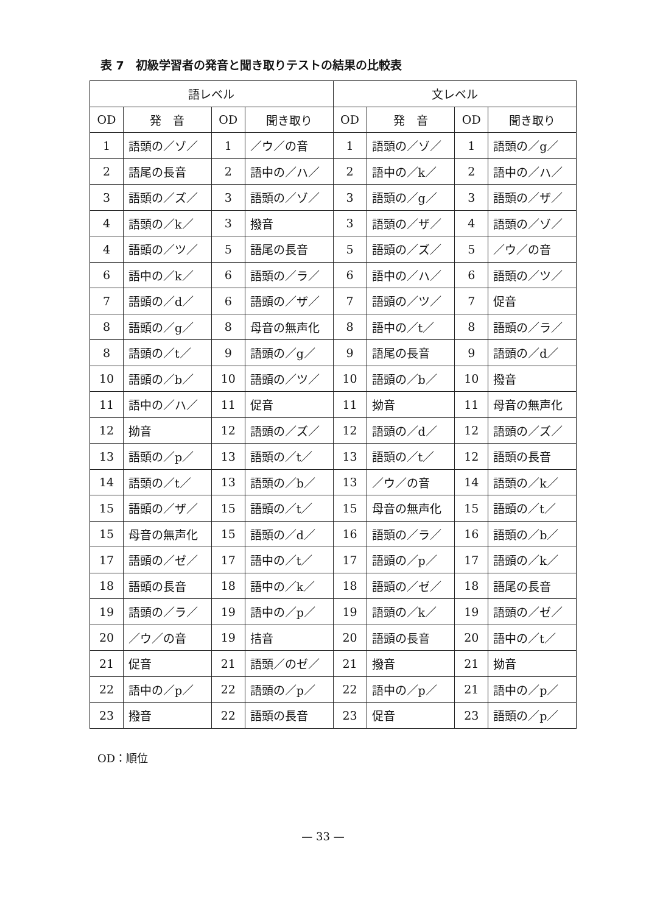表 7　初級学習者の発音と聞き取りテストの結果の比較表
| 語レベル | | | | 文レベル | | | |
| --- | --- | --- | --- | --- | --- | --- | --- |
| OD | 発 音 | OD | 聞き取り | OD | 発 音 | OD | 聞き取り |
| 1 | 語頭の／ゾ／ | 1 | ／ウ／の音 | 1 | 語頭の／ゾ／ | 1 | 語頭の／g／ |
| 2 | 語尾の長音 | 2 | 語中の／ハ／ | 2 | 語中の／k／ | 2 | 語中の／ハ／ |
| 3 | 語頭の／ズ／ | 3 | 語頭の／ゾ／ | 3 | 語頭の／g／ | 3 | 語頭の／ザ／ |
| 4 | 語頭の／k／ | 3 | 撥音 | 3 | 語頭の／ザ／ | 4 | 語頭の／ゾ／ |
| 4 | 語頭の／ツ／ | 5 | 語尾の長音 | 5 | 語頭の／ズ／ | 5 | ／ウ／の音 |
| 6 | 語中の／k／ | 6 | 語頭の／ラ／ | 6 | 語中の／ハ／ | 6 | 語頭の／ツ／ |
| 7 | 語頭の／d／ | 6 | 語頭の／ザ／ | 7 | 語頭の／ツ／ | 7 | 促音 |
| 8 | 語頭の／g／ | 8 | 母音の無声化 | 8 | 語中の／t／ | 8 | 語頭の／ラ／ |
| 8 | 語頭の／t／ | 9 | 語頭の／g／ | 9 | 語尾の長音 | 9 | 語頭の／d／ |
| 10 | 語頭の／b／ | 10 | 語頭の／ツ／ | 10 | 語頭の／b／ | 10 | 撥音 |
| 11 | 語中の／ハ／ | 11 | 促音 | 11 | 拗音 | 11 | 母音の無声化 |
| 12 | 拗音 | 12 | 語頭の／ズ／ | 12 | 語頭の／d／ | 12 | 語頭の／ズ／ |
| 13 | 語頭の／p／ | 13 | 語頭の／t／ | 13 | 語頭の／t／ | 12 | 語頭の長音 |
| 14 | 語頭の／t／ | 13 | 語頭の／b／ | 13 | ／ウ／の音 | 14 | 語頭の／k／ |
| 15 | 語頭の／ザ／ | 15 | 語頭の／t／ | 15 | 母音の無声化 | 15 | 語頭の／t／ |
| 15 | 母音の無声化 | 15 | 語頭の／d／ | 16 | 語頭の／ラ／ | 16 | 語頭の／b／ |
| 17 | 語頭の／ゼ／ | 17 | 語中の／t／ | 17 | 語頭の／p／ | 17 | 語頭の／k／ |
| 18 | 語頭の長音 | 18 | 語中の／k／ | 18 | 語頭の／ゼ／ | 18 | 語尾の長音 |
| 19 | 語頭の／ラ／ | 19 | 語中の／p／ | 19 | 語頭の／k／ | 19 | 語頭の／ゼ／ |
| 20 | ／ウ／の音 | 19 | 拮音 | 20 | 語頭の長音 | 20 | 語中の／t／ |
| 21 | 促音 | 21 | 語頭／のゼ／ | 21 | 撥音 | 21 | 拗音 |
| 22 | 語中の／p／ | 22 | 語頭の／p／ | 22 | 語中の／p／ | 21 | 語中の／p／ |
| 23 | 撥音 | 22 | 語頭の長音 | 23 | 促音 | 23 | 語頭の／p／ |
OD：順位
— 33 —